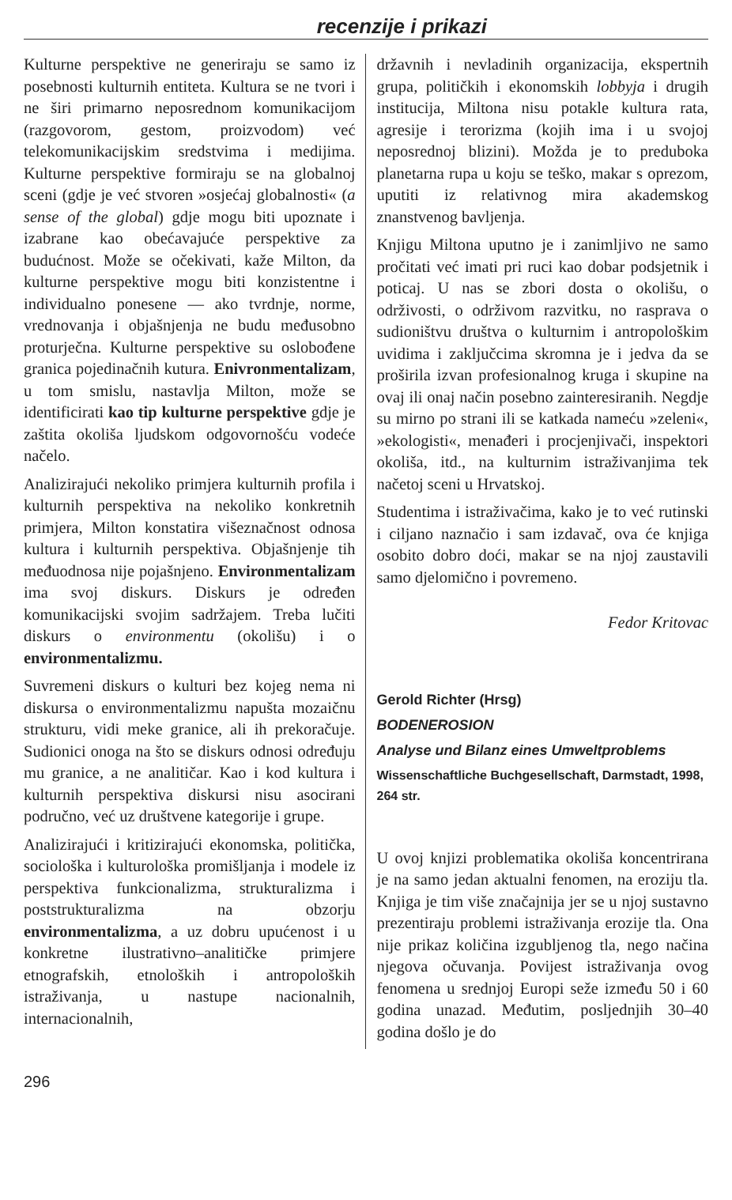recenzije i prikazi
Kulturne perspektive ne generiraju se samo iz posebnosti kulturnih entiteta. Kultura se ne tvori i ne širi primarno neposrednom komunikacijom (razgovorom, gestom, proizvodom) već telekomunikacijskim sredstvima i medijima. Kulturne perspektive formiraju se na globalnoj sceni (gdje je već stvoren »osjećaj globalnosti« (a sense of the global) gdje mogu biti upoznate i izabrane kao obećavajuće perspektive za budućnost. Može se očekivati, kaže Milton, da kulturne perspektive mogu biti konzistentne i individualno ponesene — ako tvrdnje, norme, vrednovanja i objašnjenja ne budu međusobno proturječna. Kulturne perspektive su oslobođene granica pojedinačnih kutura. Enivronmentalizam, u tom smislu, nastavlja Milton, može se identificirati kao tip kulturne perspektive gdje je zaštita okoliša ljudskom odgovornošću vodeće načelo.
Analizirajući nekoliko primjera kulturnih profila i kulturnih perspektiva na nekoliko konkretnih primjera, Milton konstatira višeznačnost odnosa kultura i kulturnih perspektiva. Objašnjenje tih međuodnosa nije pojašnjeno. Environmentalizam ima svoj diskurs. Diskurs je određen komunikacijski svojim sadržajem. Treba lučiti diskurs o environmentu (okolišu) i o environmentalizmu.
Suvremeni diskurs o kulturi bez kojeg nema ni diskursa o environmentalizmu napušta mozaičnu strukturu, vidi meke granice, ali ih prekoračuje. Sudionici onoga na što se diskurs odnosi određuju mu granice, a ne analitičar. Kao i kod kultura i kulturnih perspektiva diskursi nisu asocirani područno, već uz društvene kategorije i grupe.
Analizirajući i kritizirajući ekonomska, politička, sociološka i kulturološka promišljanja i modele iz perspektiva funkcionalizma, strukturalizma i poststrukturalizma na obzorju environmentalizma, a uz dobru upućenost i u konkretne ilustrativno–analitičke primjere etnografskih, etnoloških i antropoloških istraživanja, u nastupe nacionalnih, internacionalnih,
državnih i nevladinih organizacija, ekspertnih grupa, političkih i ekonomskih lobbyja i drugih institucija, Miltona nisu potakle kultura rata, agresije i terorizma (kojih ima i u svojoj neposrednoj blizini). Možda je to preduboka planetarna rupa u koju se teško, makar s oprezom, uputiti iz relativnog mira akademskog znanstvenog bavljenja.
Knjigu Miltona uputno je i zanimljivo ne samo pročitati već imati pri ruci kao dobar podsjetnik i poticaj. U nas se zbori dosta o okolišu, o održivosti, o održivom razvitku, no rasprava o sudioništvu društva o kulturnim i antropološkim uvidima i zaključcima skromna je i jedva da se proširila izvan profesionalnog kruga i skupine na ovaj ili onaj način posebno zainteresiranih. Negdje su mirno po strani ili se katkada nameću »zeleni«, »ekologisti«, menađeri i procjenjivači, inspektori okoliša, itd., na kulturnim istraživanjima tek načetoj sceni u Hrvatskoj.
Studentima i istraživačima, kako je to već rutinski i ciljano naznačio i sam izdavač, ova će knjiga osobito dobro doći, makar se na njoj zaustavili samo djelomično i povremeno.
Fedor Kritovac
Gerold Richter (Hrsg)
BODENEROSION
Analyse und Bilanz eines Umweltproblems
Wissenschaftliche Buchgesellschaft, Darmstadt, 1998, 264 str.
U ovoj knjizi problematika okoliša koncentrirana je na samo jedan aktualni fenomen, na eroziju tla. Knjiga je tim više značajnija jer se u njoj sustavno prezentiraju problemi istraživanja erozije tla. Ona nije prikaz količina izgubljenog tla, nego načina njegova očuvanja. Povijest istraživanja ovog fenomena u srednjoj Europi seže između 50 i 60 godina unazad. Međutim, posljednjih 30–40 godina došlo je do
296